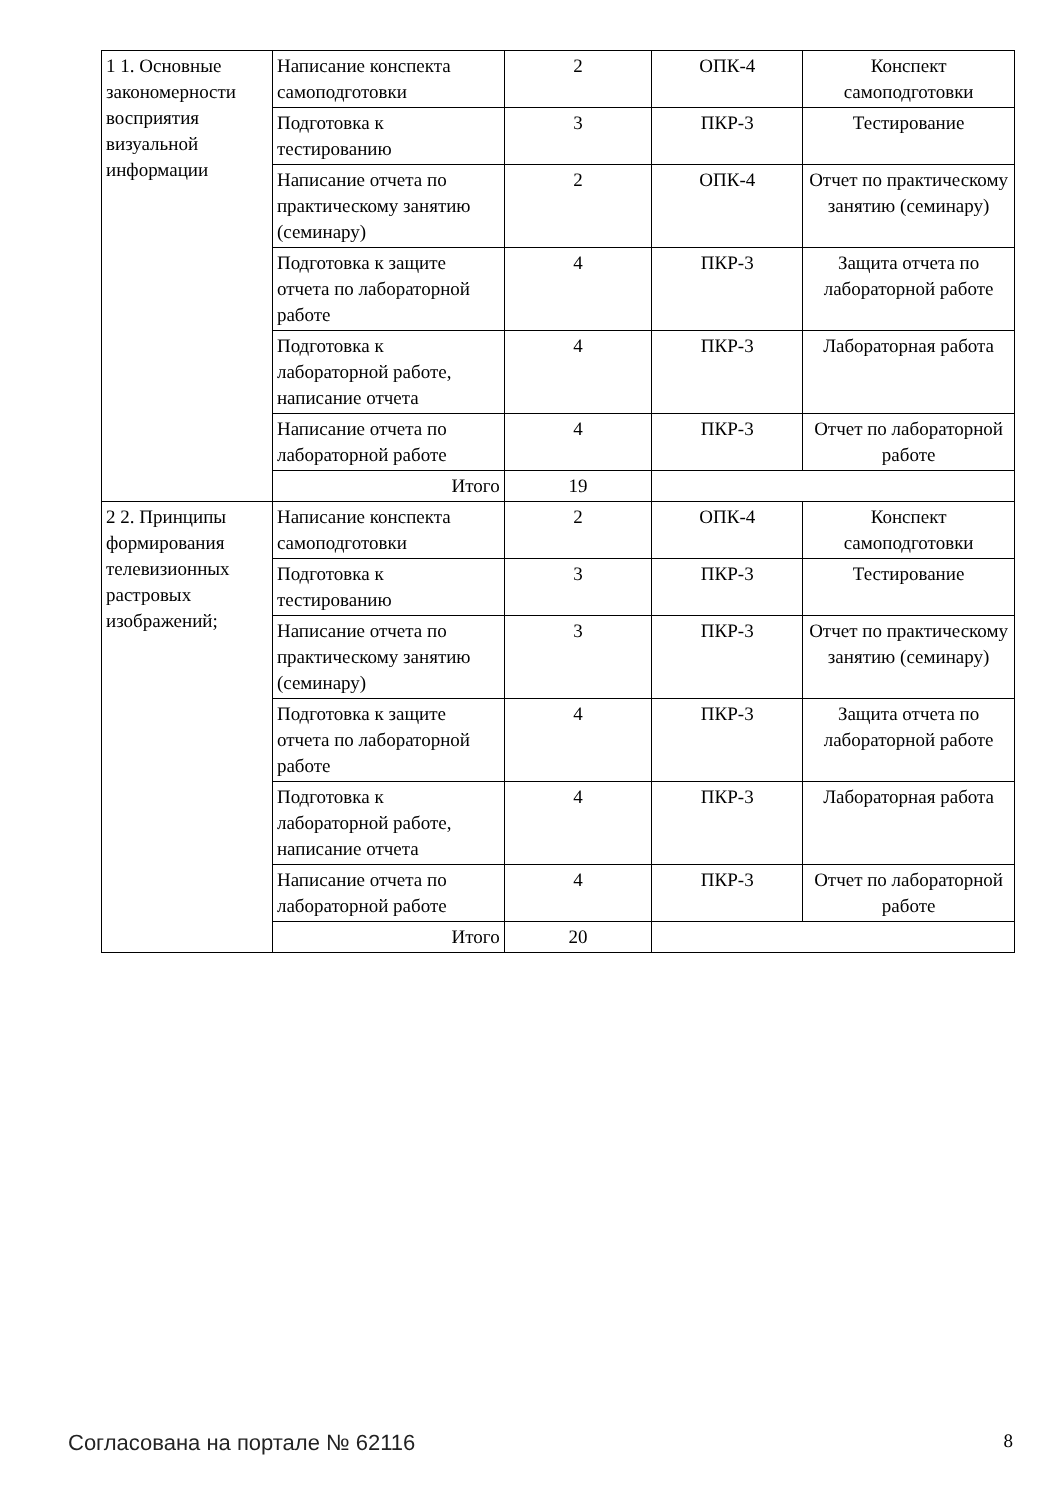| 1 1. Основные закономерности восприятия визуальной информации | Написание конспекта самоподготовки | 2 | ОПК-4 | Конспект самоподготовки |
| | Подготовка к тестированию | 3 | ПКР-3 | Тестирование |
| | Написание отчета по практическому занятию (семинару) | 2 | ОПК-4 | Отчет по практическому занятию (семинару) |
| | Подготовка к защите отчета по лабораторной работе | 4 | ПКР-3 | Защита отчета по лабораторной работе |
| | Подготовка к лабораторной работе, написание отчета | 4 | ПКР-3 | Лабораторная работа |
| | Написание отчета по лабораторной работе | 4 | ПКР-3 | Отчет по лабораторной работе |
| | Итого | 19 | | |
| 2 2. Принципы формирования телевизионных растровых изображений; | Написание конспекта самоподготовки | 2 | ОПК-4 | Конспект самоподготовки |
| | Подготовка к тестированию | 3 | ПКР-3 | Тестирование |
| | Написание отчета по практическому занятию (семинару) | 3 | ПКР-3 | Отчет по практическому занятию (семинару) |
| | Подготовка к защите отчета по лабораторной работе | 4 | ПКР-3 | Защита отчета по лабораторной работе |
| | Подготовка к лабораторной работе, написание отчета | 4 | ПКР-3 | Лабораторная работа |
| | Написание отчета по лабораторной работе | 4 | ПКР-3 | Отчет по лабораторной работе |
| | Итого | 20 | | |
Согласована на портале № 62116 8